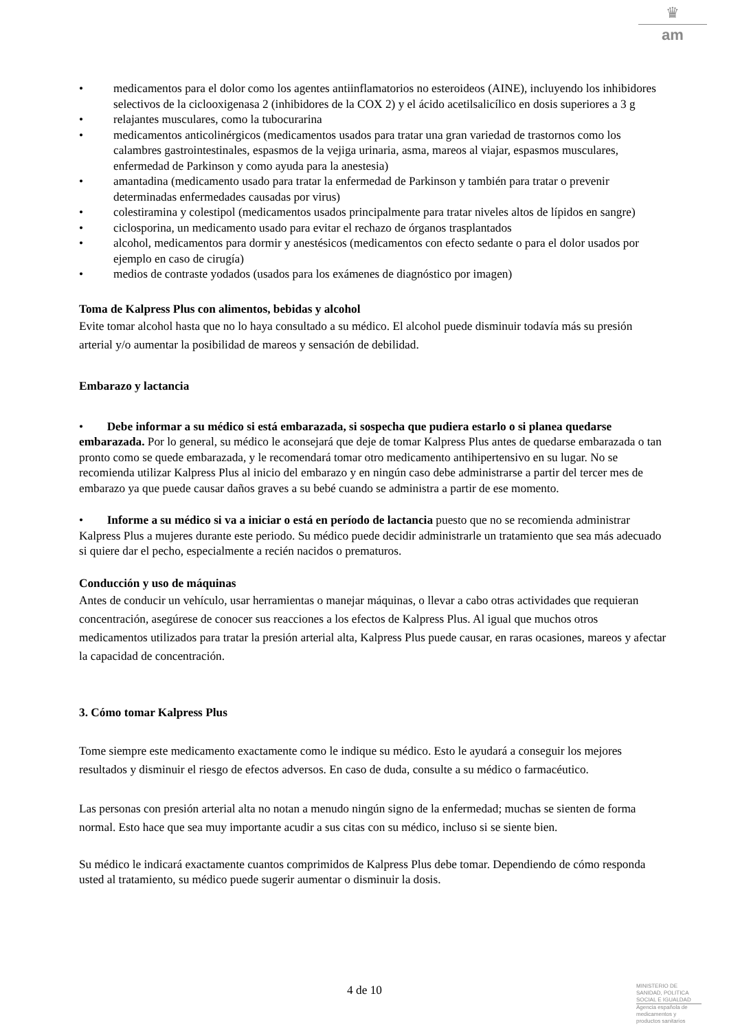♛
am
• medicamentos para el dolor como los agentes antiinflamatorios no esteroideos (AINE), incluyendo los inhibidores selectivos de la ciclooxigenasa 2 (inhibidores de la COX 2) y el ácido acetilsalicílico en dosis superiores a 3 g
• relajantes musculares, como la tubocurarina
• medicamentos anticolinérgicos (medicamentos usados para tratar una gran variedad de trastornos como los calambres gastrointestinales, espasmos de la vejiga urinaria, asma, mareos al viajar, espasmos musculares, enfermedad de Parkinson y como ayuda para la anestesia)
• amantadina (medicamento usado para tratar la enfermedad de Parkinson y también para tratar o prevenir determinadas enfermedades causadas por virus)
• colestiramina y colestipol (medicamentos usados principalmente para tratar niveles altos de lípidos en sangre)
• ciclosporina, un medicamento usado para evitar el rechazo de órganos trasplantados
• alcohol, medicamentos para dormir y anestésicos (medicamentos con efecto sedante o para el dolor usados por ejemplo en caso de cirugía)
• medios de contraste yodados (usados para los exámenes de diagnóstico por imagen)
Toma de Kalpress Plus con alimentos, bebidas y alcohol
Evite tomar alcohol hasta que no lo haya consultado a su médico. El alcohol puede disminuir todavía más su presión arterial y/o aumentar la posibilidad de mareos y sensación de debilidad.
Embarazo y lactancia
• Debe informar a su médico si está embarazada, si sospecha que pudiera estarlo o si planea quedarse embarazada. Por lo general, su médico le aconsejará que deje de tomar Kalpress Plus antes de quedarse embarazada o tan pronto como se quede embarazada, y le recomendará tomar otro medicamento antihipertensivo en su lugar. No se recomienda utilizar Kalpress Plus al inicio del embarazo y en ningún caso debe administrarse a partir del tercer mes de embarazo ya que puede causar daños graves a su bebé cuando se administra a partir de ese momento.
• Informe a su médico si va a iniciar o está en período de lactancia puesto que no se recomienda administrar Kalpress Plus a mujeres durante este periodo. Su médico puede decidir administrarle un tratamiento que sea más adecuado si quiere dar el pecho, especialmente a recién nacidos o prematuros.
Conducción y uso de máquinas
Antes de conducir un vehículo, usar herramientas o manejar máquinas, o llevar a cabo otras actividades que requieran concentración, asegúrese de conocer sus reacciones a los efectos de Kalpress Plus. Al igual que muchos otros medicamentos utilizados para tratar la presión arterial alta, Kalpress Plus puede causar, en raras ocasiones, mareos y afectar la capacidad de concentración.
3. Cómo tomar Kalpress Plus
Tome siempre este medicamento exactamente como le indique su médico. Esto le ayudará a conseguir los mejores resultados y disminuir el riesgo de efectos adversos. En caso de duda, consulte a su médico o farmacéutico.
Las personas con presión arterial alta no notan a menudo ningún signo de la enfermedad; muchas se sienten de forma normal. Esto hace que sea muy importante acudir a sus citas con su médico, incluso si se siente bien.
Su médico le indicará exactamente cuantos comprimidos de Kalpress Plus debe tomar. Dependiendo de cómo responda usted al tratamiento, su médico puede sugerir aumentar o disminuir la dosis.
4 de 10
MINISTERIO DE
SANIDAD, POLITICA
SOCIAL E IGUALDAD
Agencia española de
medicamentos y
productos sanitarios